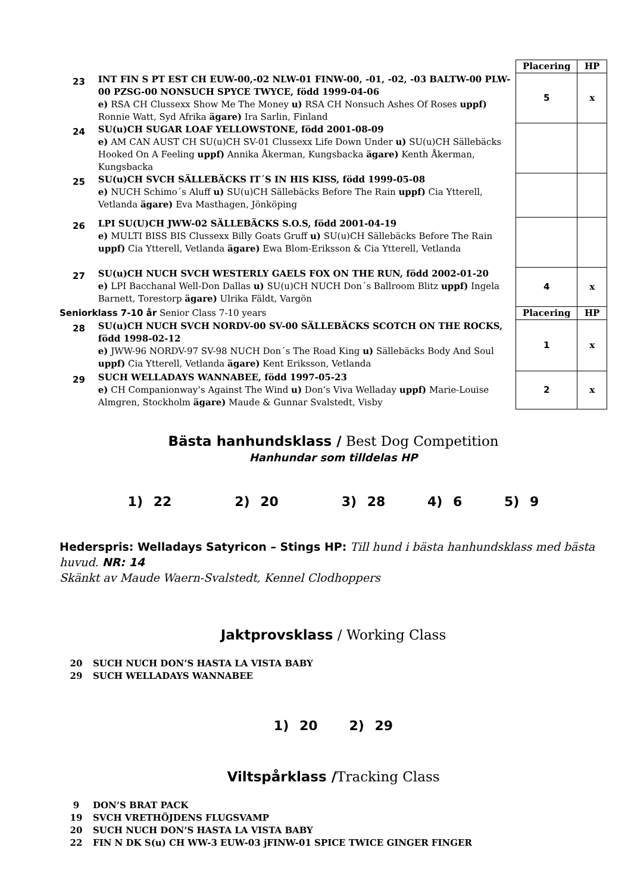| | | Placering | HP |
| 23 | INT FIN S PT EST CH EUW-00,-02 NLW-01 FINW-00, -01, -02, -03 BALTW-00 PLW-00 PZSG-00 NONSUCH SPYCE TWYCE, född 1999-04-06 e) RSA CH Clussexx Show Me The Money u) RSA CH Nonsuch Ashes Of Roses uppf) Ronnie Watt, Syd Afrika ägare) Ira Sarlin, Finland | 5 | x |
| 24 | SU(u)CH SUGAR LOAF YELLOWSTONE, född 2001-08-09 e) AM CAN AUST CH SU(u)CH SV-01 Clussexx Life Down Under u) SU(u)CH Sällebäcks Hooked On A Feeling uppf) Annika Åkerman, Kungsbacka ägare) Kenth Åkerman, Kungsbacka | | |
| 25 | SU(u)CH SVCH SÄLLEBÄCKS IT´S IN HIS KISS, född 1999-05-08 e) NUCH Schimo´s Aluff u) SU(u)CH Sällebäcks Before The Rain uppf) Cia Ytterell, Vetlanda ägare) Eva Masthagen, Jönköping | | |
| 26 | LPI SU(U)CH JWW-02 SÄLLEBÄCKS S.O.S, född 2001-04-19 e) MULTI BISS BIS Clussexx Billy Goats Gruff u) SU(u)CH Sällebäcks Before The Rain uppf) Cia Ytterell, Vetlanda ägare) Ewa Blom-Eriksson & Cia Ytterell, Vetlanda | | |
| 27 | SU(u)CH NUCH SVCH WESTERLY GAELS FOX ON THE RUN, född 2002-01-20 e) LPI Bacchanal Well-Don Dallas u) SU(u)CH NUCH Don´s Ballroom Blitz uppf) Ingela Barnett, Torestorp ägare) Ulrika Fäldt, Vargön | 4 | x |
| Seniorklass 7-10 år Senior Class 7-10 years | | Placering | HP |
| 28 | SU(u)CH NUCH SVCH NORDV-00 SV-00 SÄLLEBÄCKS SCOTCH ON THE ROCKS, född 1998-02-12 e) JWW-96 NORDV-97 SV-98 NUCH Don´s The Road King u) Sällebäcks Body And Soul uppf) Cia Ytterell, Vetlanda ägare) Kent Eriksson, Vetlanda | 1 | x |
| 29 | SUCH WELLADAYS WANNABEE, född 1997-05-23 e) CH Companionway’s Against The Wind u) Don’s Viva Welladay uppf) Marie-Louise Almgren, Stockholm ägare) Maude & Gunnar Svalstedt, Visby | 2 | x |
Bästa hanhundsklass / Best Dog Competition
Hanhundar som tilldelas HP
1) 22 2) 20 3) 28 4) 6 5) 9
Hederspris: Welladays Satyricon – Stings HP: Till hund i bästa hanhundsklass med bästa huvud. NR: 14
Skänkt av Maude Waern-Svalstedt, Kennel Clodhoppers
Jaktprovsklass / Working Class
20 SUCH NUCH DON’S HASTA LA VISTA BABY
29 SUCH WELLADAYS WANNABEE
1) 20 2) 29
Viltspårklass /Tracking Class
9 DON’S BRAT PACK
19 SVCH VRETHÖJDENS FLUGSVAMP
20 SUCH NUCH DON’S HASTA LA VISTA BABY
22 FIN N DK S(u) CH WW-3 EUW-03 jFINW-01 SPICE TWICE GINGER FINGER